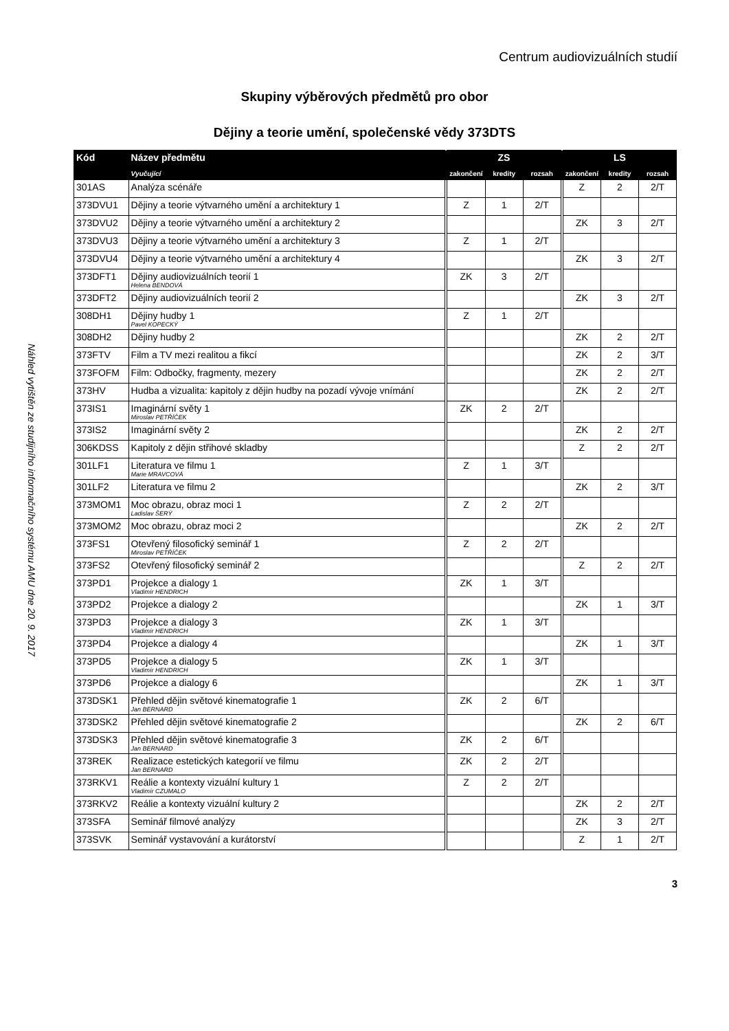Centrum audiovizuálních studií
Náhled vytištěn ze studijního informačního systému AMU dne 20. 9. 2017
Skupiny výběrových předmětů pro obor
Dějiny a teorie umění, společenské vědy 373DTS
| Kód | Název předmětu | ZS | | | LS | | |
| --- | --- | --- | --- | --- | --- | --- | --- |
| | Vyučující | zakončení | kredity | rozsah | zakončení | kredity | rozsah |
| 301AS | Analýza scénáře | | | | Z | 2 | 2/T |
| 373DVU1 | Dějiny a teorie výtvarného umění a architektury 1 | Z | 1 | 2/T | | | |
| 373DVU2 | Dějiny a teorie výtvarného umění a architektury 2 | | | | ZK | 3 | 2/T |
| 373DVU3 | Dějiny a teorie výtvarného umění a architektury 3 | Z | 1 | 2/T | | | |
| 373DVU4 | Dějiny a teorie výtvarného umění a architektury 4 | | | | ZK | 3 | 2/T |
| 373DFT1 | Dějiny audiovizuálních teorií 1 Helena BENDOVÁ | ZK | 3 | 2/T | | | |
| 373DFT2 | Dějiny audiovizuálních teorií 2 | | | | ZK | 3 | 2/T |
| 308DH1 | Dějiny hudby 1 Pavel KOPECKÝ | Z | 1 | 2/T | | | |
| 308DH2 | Dějiny hudby 2 | | | | ZK | 2 | 2/T |
| 373FTV | Film a TV mezi realitou a fikcí | | | | ZK | 2 | 3/T |
| 373FOFM | Film: Odbočky, fragmenty, mezery | | | | ZK | 2 | 2/T |
| 373HV | Hudba a vizualita: kapitoly z dějin hudby na pozadí vývoje vnímání | | | | ZK | 2 | 2/T |
| 373IS1 | Imaginární světy 1 Miroslav PETŘÍČEK | ZK | 2 | 2/T | | | |
| 373IS2 | Imaginární světy 2 | | | | ZK | 2 | 2/T |
| 306KDSS | Kapitoly z dějin střihové skladby | | | | Z | 2 | 2/T |
| 301LF1 | Literatura ve filmu 1 Marie MRAVCOVÁ | Z | 1 | 3/T | | | |
| 301LF2 | Literatura ve filmu 2 | | | | ZK | 2 | 3/T |
| 373MOM1 | Moc obrazu, obraz moci 1 Ladislav ŠERÝ | Z | 2 | 2/T | | | |
| 373MOM2 | Moc obrazu, obraz moci 2 | | | | ZK | 2 | 2/T |
| 373FS1 | Otevřený filosofický seminář 1 Miroslav PETŘÍČEK | Z | 2 | 2/T | | | |
| 373FS2 | Otevřený filosofický seminář 2 | | | | Z | 2 | 2/T |
| 373PD1 | Projekce a dialogy 1 Vladimír HENDRICH | ZK | 1 | 3/T | | | |
| 373PD2 | Projekce a dialogy 2 | | | | ZK | 1 | 3/T |
| 373PD3 | Projekce a dialogy 3 Vladimír HENDRICH | ZK | 1 | 3/T | | | |
| 373PD4 | Projekce a dialogy 4 | | | | ZK | 1 | 3/T |
| 373PD5 | Projekce a dialogy 5 Vladimír HENDRICH | ZK | 1 | 3/T | | | |
| 373PD6 | Projekce a dialogy 6 | | | | ZK | 1 | 3/T |
| 373DSK1 | Přehled dějin světové kinematografie 1 Jan BERNARD | ZK | 2 | 6/T | | | |
| 373DSK2 | Přehled dějin světové kinematografie 2 | | | | ZK | 2 | 6/T |
| 373DSK3 | Přehled dějin světové kinematografie 3 Jan BERNARD | ZK | 2 | 6/T | | | |
| 373REK | Realizace estetických kategorií ve filmu Jan BERNARD | ZK | 2 | 2/T | | | |
| 373RKV1 | Reálie a kontexty vizuální kultury 1 Vladimír CZUMALO | Z | 2 | 2/T | | | |
| 373RKV2 | Reálie a kontexty vizuální kultury 2 | | | | ZK | 2 | 2/T |
| 373SFA | Seminář filmové analýzy | | | | ZK | 3 | 2/T |
| 373SVK | Seminář vystavování a kurátorství | | | | Z | 1 | 2/T |
3